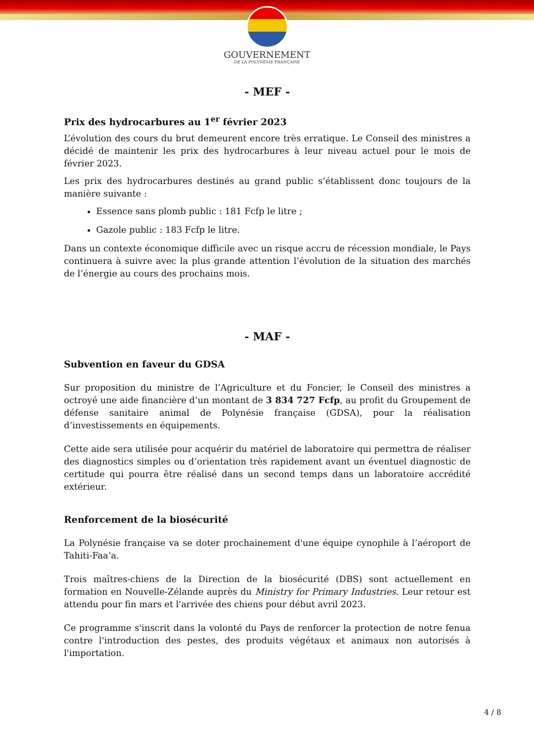GOUVERNEMENT
DE LA POLYNÉSIE FRANÇAISE
- MEF -
Prix des hydrocarbures au 1<sup>er</sup> février 2023
L’évolution des cours du brut demeurent encore très erratique. Le Conseil des ministres a décidé de maintenir les prix des hydrocarbures à leur niveau actuel pour le mois de février 2023.
Les prix des hydrocarbures destinés au grand public s’établissent donc toujours de la manière suivante :
Essence sans plomb public : 181 Fcfp le litre ;
Gazole public : 183 Fcfp le litre.
Dans un contexte économique difficile avec un risque accru de récession mondiale, le Pays continuera à suivre avec la plus grande attention l’évolution de la situation des marchés de l’énergie au cours des prochains mois.
- MAF -
Subvention en faveur du GDSA
Sur proposition du ministre de l’Agriculture et du Foncier, le Conseil des ministres a octroyé une aide financière d’un montant de 3 834 727 Fcfp, au profit du Groupement de défense sanitaire animal de Polynésie française (GDSA), pour la réalisation d’investissements en équipements.
Cette aide sera utilisée pour acquérir du matériel de laboratoire qui permettra de réaliser des diagnostics simples ou d’orientation très rapidement avant un éventuel diagnostic de certitude qui pourra être réalisé dans un second temps dans un laboratoire accrédité extérieur.
Renforcement de la biosécurité
La Polynésie française va se doter prochainement d'une équipe cynophile à l’aéroport de Tahiti-Faa’a.
Trois maîtres-chiens de la Direction de la biosécurité (DBS) sont actuellement en formation en Nouvelle-Zélande auprès du Ministry for Primary Industries. Leur retour est attendu pour fin mars et l'arrivée des chiens pour début avril 2023.
Ce programme s'inscrit dans la volonté du Pays de renforcer la protection de notre fenua contre l'introduction des pestes, des produits végétaux et animaux non autorisés à l'importation.
4 / 8